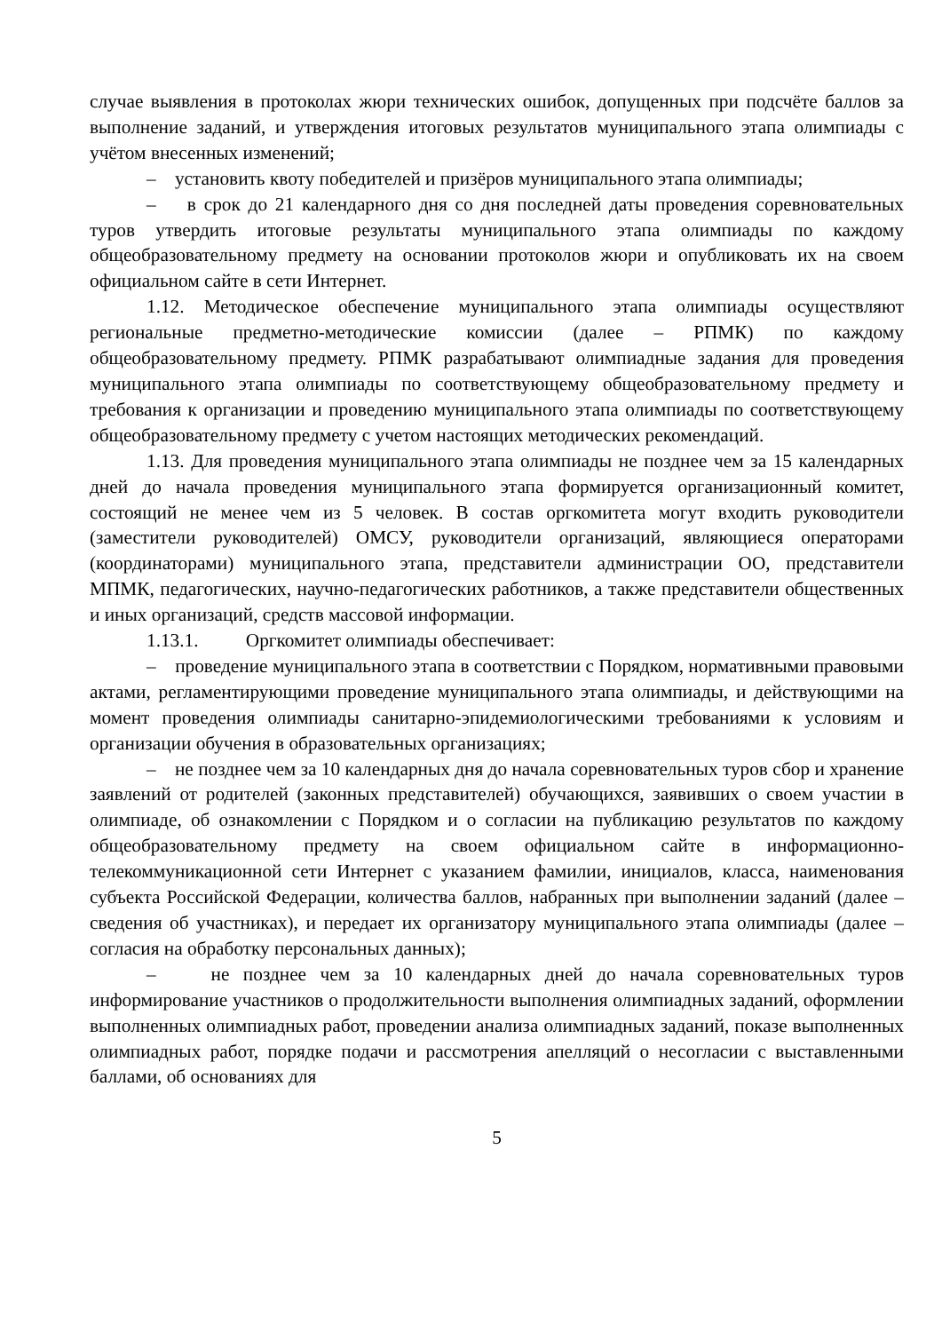случае выявления в протоколах жюри технических ошибок, допущенных при подсчёте баллов за выполнение заданий, и утверждения итоговых результатов муниципального этапа олимпиады с учётом внесенных изменений;
– установить квоту победителей и призёров муниципального этапа олимпиады;
– в срок до 21 календарного дня со дня последней даты проведения соревновательных туров утвердить итоговые результаты муниципального этапа олимпиады по каждому общеобразовательному предмету на основании протоколов жюри и опубликовать их на своем официальном сайте в сети Интернет.
1.12. Методическое обеспечение муниципального этапа олимпиады осуществляют региональные предметно-методические комиссии (далее – РПМК) по каждому общеобразовательному предмету. РПМК разрабатывают олимпиадные задания для проведения муниципального этапа олимпиады по соответствующему общеобразовательному предмету и требования к организации и проведению муниципального этапа олимпиады по соответствующему общеобразовательному предмету с учетом настоящих методических рекомендаций.
1.13. Для проведения муниципального этапа олимпиады не позднее чем за 15 календарных дней до начала проведения муниципального этапа формируется организационный комитет, состоящий не менее чем из 5 человек. В состав оргкомитета могут входить руководители (заместители руководителей) ОМСУ, руководители организаций, являющиеся операторами (координаторами) муниципального этапа, представители администрации ОО, представители МПМК, педагогических, научно-педагогических работников, а также представители общественных и иных организаций, средств массовой информации.
1.13.1. Оргкомитет олимпиады обеспечивает:
– проведение муниципального этапа в соответствии с Порядком, нормативными правовыми актами, регламентирующими проведение муниципального этапа олимпиады, и действующими на момент проведения олимпиады санитарно-эпидемиологическими требованиями к условиям и организации обучения в образовательных организациях;
– не позднее чем за 10 календарных дня до начала соревновательных туров сбор и хранение заявлений от родителей (законных представителей) обучающихся, заявивших о своем участии в олимпиаде, об ознакомлении с Порядком и о согласии на публикацию результатов по каждому общеобразовательному предмету на своем официальном сайте в информационно-телекоммуникационной сети Интернет с указанием фамилии, инициалов, класса, наименования субъекта Российской Федерации, количества баллов, набранных при выполнении заданий (далее – сведения об участниках), и передает их организатору муниципального этапа олимпиады (далее – согласия на обработку персональных данных);
– не позднее чем за 10 календарных дней до начала соревновательных туров информирование участников о продолжительности выполнения олимпиадных заданий, оформлении выполненных олимпиадных работ, проведении анализа олимпиадных заданий, показе выполненных олимпиадных работ, порядке подачи и рассмотрения апелляций о несогласии с выставленными баллами, об основаниях для
5